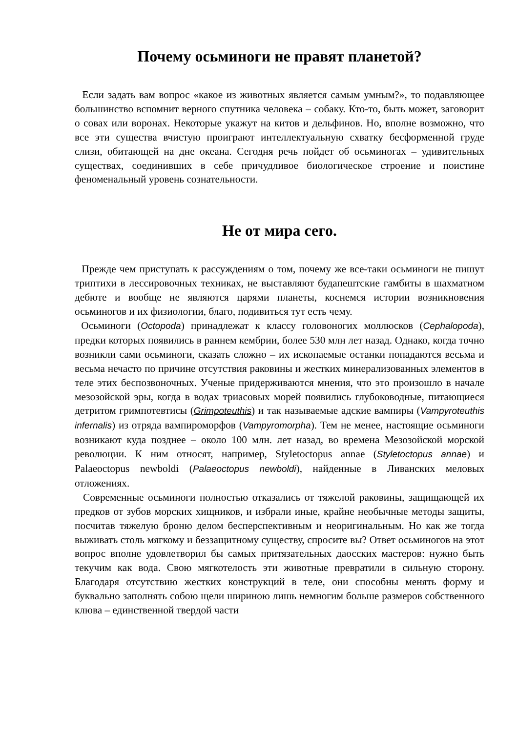Почему осьминоги не правят планетой?
Если задать вам вопрос «какое из животных является самым умным?», то подавляющее большинство вспомнит верного спутника человека – собаку. Кто-то, быть может, заговорит о совах или воронах. Некоторые укажут на китов и дельфинов. Но, вполне возможно, что все эти существа вчистую проиграют интеллектуальную схватку бесформенной груде слизи, обитающей на дне океана. Сегодня речь пойдет об осьминогах – удивительных существах, соединивших в себе причудливое биологическое строение и поистине феноменальный уровень сознательности.
Не от мира сего.
Прежде чем приступать к рассуждениям о том, почему же все-таки осьминоги не пишут триптихи в лессировочных техниках, не выставляют будапештские гамбиты в шахматном дебюте и вообще не являются царями планеты, коснемся истории возникновения осьминогов и их физиологии, благо, подивиться тут есть чему.
Осьминоги (Octopoda) принадлежат к классу головоногих моллюсков (Cephalopoda), предки которых появились в раннем кембрии, более 530 млн лет назад. Однако, когда точно возникли сами осьминоги, сказать сложно – их ископаемые останки попадаются весьма и весьма нечасто по причине отсутствия раковины и жестких минерализованных элементов в теле этих беспозвоночных. Ученые придерживаются мнения, что это произошло в начале мезозойской эры, когда в водах триасовых морей появились глубоководные, питающиеся детритом гримпотевтисы (Grimpoteuthis) и так называемые адские вампиры (Vampyroteuthis infernalis) из отряда вампироморфов (Vampyromorpha). Тем не менее, настоящие осьминоги возникают куда позднее – около 100 млн. лет назад, во времена Мезозойской морской революции. К ним относят, например, Styletoctopus annae (Styletoctopus annae) и Palaeoctopus newboldi (Palaeoctopus newboldi), найденные в Ливанских меловых отложениях.
Современные осьминоги полностью отказались от тяжелой раковины, защищающей их предков от зубов морских хищников, и избрали иные, крайне необычные методы защиты, посчитав тяжелую броню делом бесперспективным и неоригинальным. Но как же тогда выживать столь мягкому и беззащитному существу, спросите вы? Ответ осьминогов на этот вопрос вполне удовлетворил бы самых притязательных даосских мастеров: нужно быть текучим как вода. Свою мягкотелость эти животные превратили в сильную сторону. Благодаря отсутствию жестких конструкций в теле, они способны менять форму и буквально заполнять собою щели шириною лишь немногим больше размеров собственного клюва – единственной твердой части